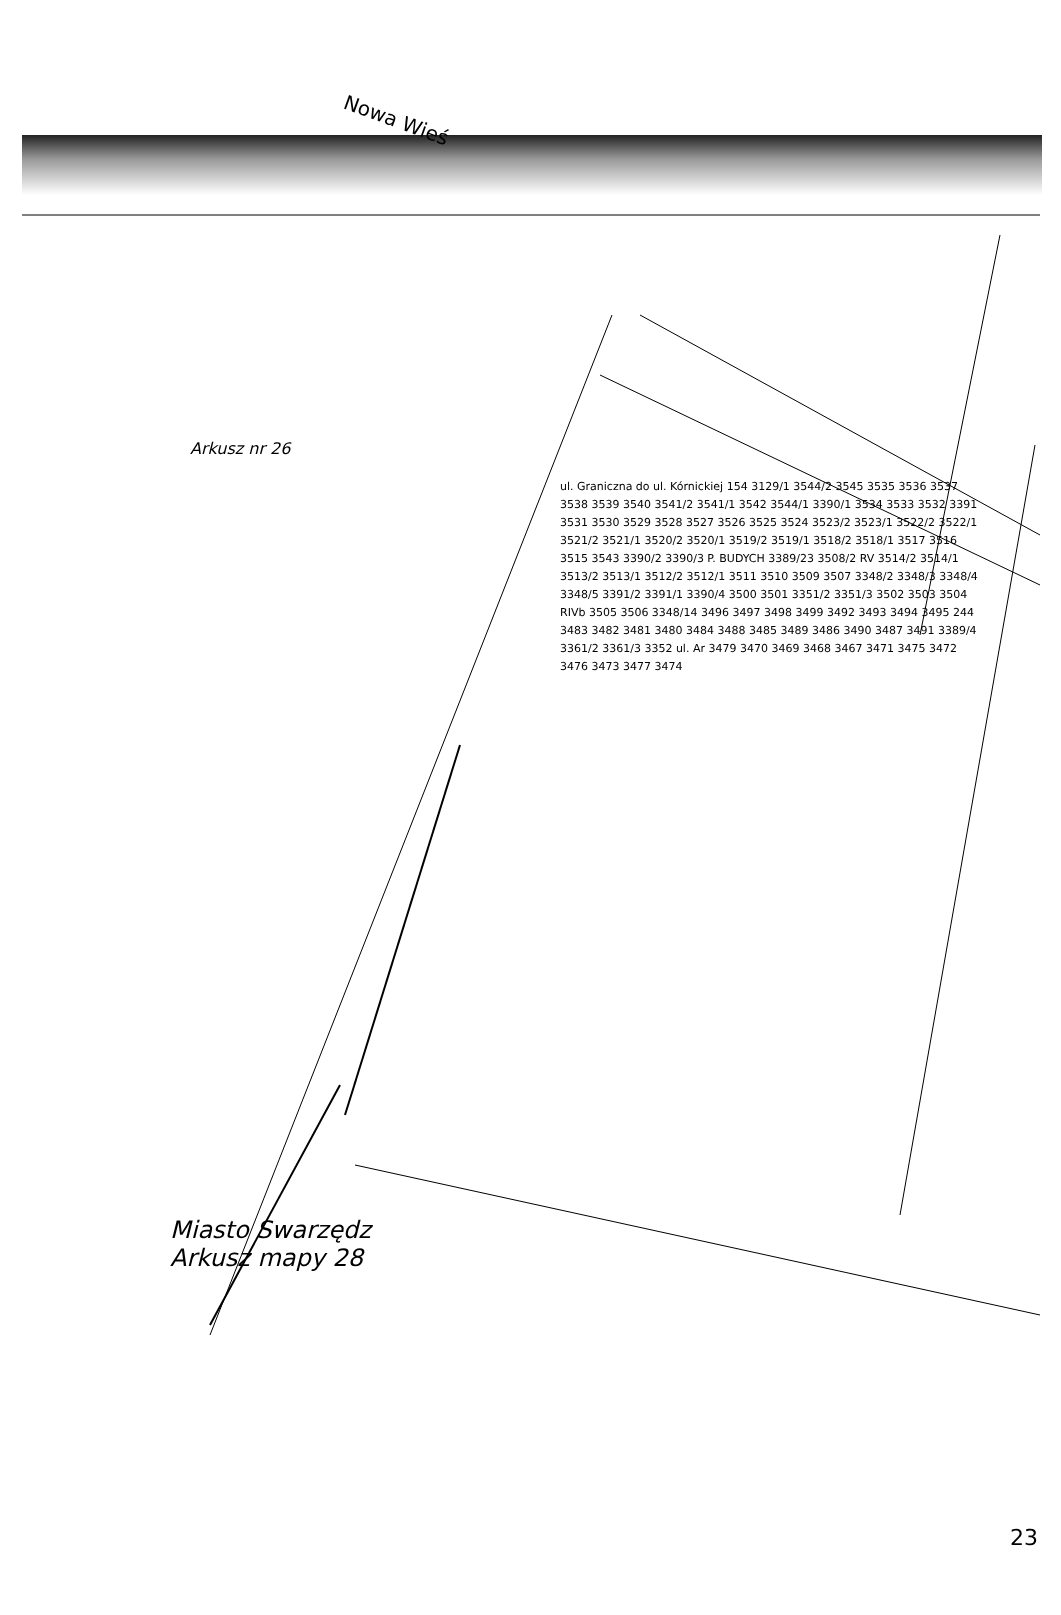Nowa Wieś
Arkusz nr 26
ul. Graniczna do ul. Kórnickiej 154 3129/1 3544/2 3545 3535 3536 3537 3538 3539 3540 3541/2 3541/1 3542 3544/1 3390/1 3534 3533 3532 3391 3531 3530 3529 3528 3527 3526 3525 3524 3523/2 3523/1 3522/2 3522/1 3521/2 3521/1 3520/2 3520/1 3519/2 3519/1 3518/2 3518/1 3517 3516 3515 3543 3390/2 3390/3 P. BUDYCH 3389/23 3508/2 RV 3514/2 3514/1 3513/2 3513/1 3512/2 3512/1 3511 3510 3509 3507 3348/2 3348/3 3348/4 3348/5 3391/2 3391/1 3390/4 3500 3501 3351/2 3351/3 3502 3503 3504 RIVb 3505 3506 3348/14 3496 3497 3498 3499 3492 3493 3494 3495 244 3483 3482 3481 3480 3484 3488 3485 3489 3486 3490 3487 3491 3389/4 3361/2 3361/3 3352 ul. Ar 3479 3470 3469 3468 3467 3471 3475 3472 3476 3473 3477 3474
Miasto Swarzędz
Arkusz mapy 28
23